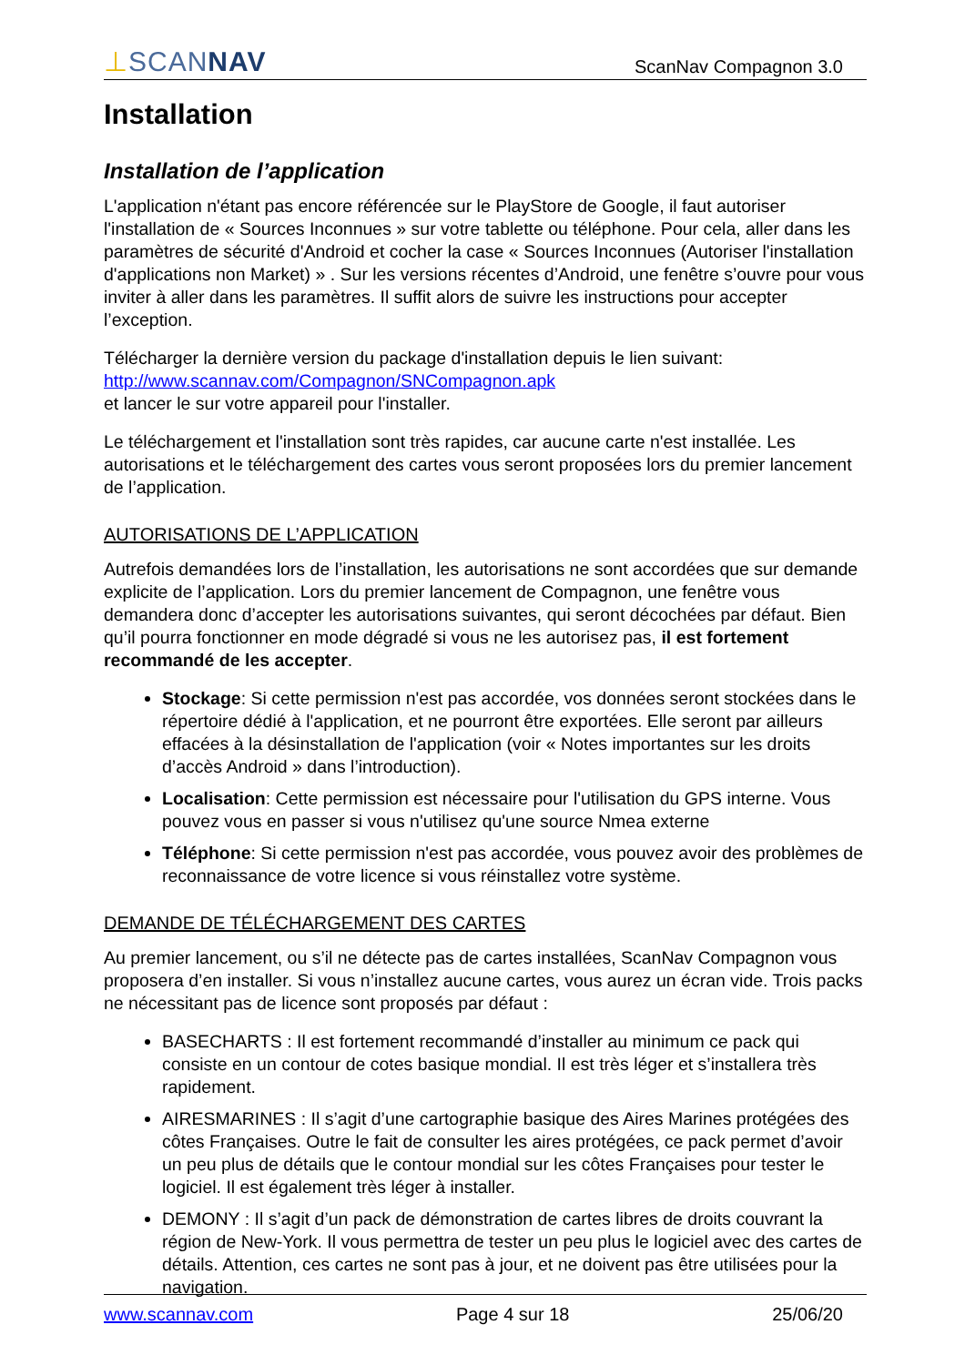⊥SCANNAV
ScanNav Compagnon 3.0
Installation
Installation de l’application
L'application n'étant pas encore référencée sur le PlayStore de Google, il faut autoriser l'installation de « Sources Inconnues » sur votre tablette ou téléphone. Pour cela, aller dans les paramètres de sécurité d'Android et cocher la case « Sources Inconnues (Autoriser l'installation d'applications non Market) » . Sur les versions récentes d’Android, une fenêtre s’ouvre pour vous inviter à aller dans les paramètres. Il suffit alors de suivre les instructions pour accepter l’exception.
Télécharger la dernière version du package d'installation depuis le lien suivant:
http://www.scannav.com/Compagnon/SNCompagnon.apk
et lancer le sur votre appareil pour l'installer.
Le téléchargement et l'installation sont très rapides, car aucune carte n'est installée. Les autorisations et le téléchargement des cartes vous seront proposées lors du premier lancement de l’application.
AUTORISATIONS DE L’APPLICATION
Autrefois demandées lors de l’installation, les autorisations ne sont accordées que sur demande explicite de l’application. Lors du premier lancement de Compagnon, une fenêtre vous demandera donc d’accepter les autorisations suivantes, qui seront décochées par défaut. Bien qu’il pourra fonctionner en mode dégradé si vous ne les autorisez pas, il est fortement recommandé de les accepter.
Stockage: Si cette permission n'est pas accordée, vos données seront stockées dans le répertoire dédié à l'application, et ne pourront être exportées. Elle seront par ailleurs effacées à la désinstallation de l'application (voir « Notes importantes sur les droits d’accès Android » dans l’introduction).
Localisation: Cette permission est nécessaire pour l'utilisation du GPS interne. Vous pouvez vous en passer si vous n'utilisez qu'une source Nmea externe
Téléphone: Si cette permission n'est pas accordée, vous pouvez avoir des problèmes de reconnaissance de votre licence si vous réinstallez votre système.
DEMANDE DE TÉLÉCHARGEMENT DES CARTES
Au premier lancement, ou s’il ne détecte pas de cartes installées, ScanNav Compagnon vous proposera d’en installer. Si vous n’installez aucune cartes, vous aurez un écran vide. Trois packs ne nécessitant pas de licence sont proposés par défaut :
BASECHARTS : Il est fortement recommandé d’installer au minimum ce pack qui consiste en un contour de cotes basique mondial. Il est très léger et s’installera très rapidement.
AIRESMARINES : Il s’agit d’une cartographie basique des Aires Marines protégées des côtes Françaises. Outre le fait de consulter les aires protégées, ce pack permet d’avoir un peu plus de détails que le contour mondial sur les côtes Françaises pour tester le logiciel. Il est également très léger à installer.
DEMONY : Il s’agit d’un pack de démonstration de cartes libres de droits couvrant la région de New-York. Il vous permettra de tester un peu plus le logiciel avec des cartes de détails. Attention, ces cartes ne sont pas à jour, et ne doivent pas être utilisées pour la navigation.
www.scannav.com Page 4 sur 18 25/06/20